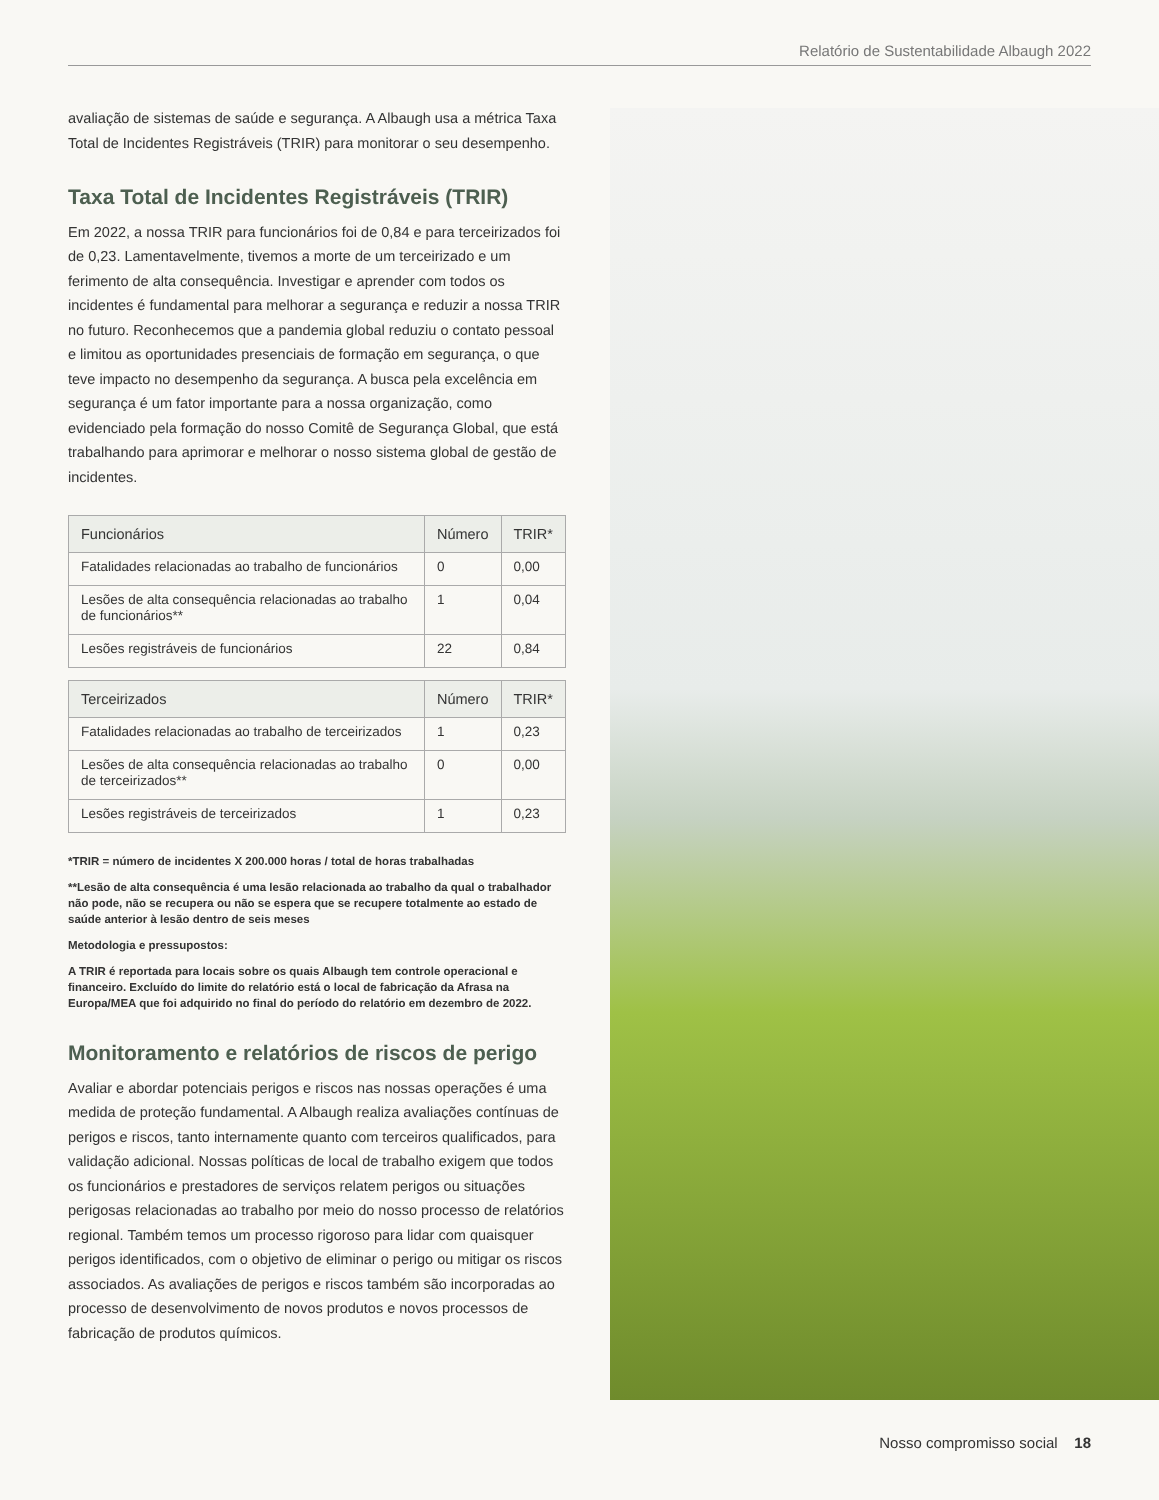Relatório de Sustentabilidade Albaugh 2022
avaliação de sistemas de saúde e segurança. A Albaugh usa a métrica Taxa Total de Incidentes Registráveis (TRIR) para monitorar o seu desempenho.
Taxa Total de Incidentes Registráveis (TRIR)
Em 2022, a nossa TRIR para funcionários foi de 0,84 e para terceirizados foi de 0,23. Lamentavelmente, tivemos a morte de um terceirizado e um ferimento de alta consequência. Investigar e aprender com todos os incidentes é fundamental para melhorar a segurança e reduzir a nossa TRIR no futuro. Reconhecemos que a pandemia global reduziu o contato pessoal e limitou as oportunidades presenciais de formação em segurança, o que teve impacto no desempenho da segurança. A busca pela excelência em segurança é um fator importante para a nossa organização, como evidenciado pela formação do nosso Comitê de Segurança Global, que está trabalhando para aprimorar e melhorar o nosso sistema global de gestão de incidentes.
| Funcionários | Número | TRIR* |
| --- | --- | --- |
| Fatalidades relacionadas ao trabalho de funcionários | 0 | 0,00 |
| Lesões de alta consequência relacionadas ao trabalho de funcionários** | 1 | 0,04 |
| Lesões registráveis de funcionários | 22 | 0,84 |
| Terceirizados | Número | TRIR* |
| --- | --- | --- |
| Fatalidades relacionadas ao trabalho de terceirizados | 1 | 0,23 |
| Lesões de alta consequência relacionadas ao trabalho de terceirizados** | 0 | 0,00 |
| Lesões registráveis de terceirizados | 1 | 0,23 |
*TRIR = número de incidentes X 200.000 horas / total de horas trabalhadas
**Lesão de alta consequência é uma lesão relacionada ao trabalho da qual o trabalhador não pode, não se recupera ou não se espera que se recupere totalmente ao estado de saúde anterior à lesão dentro de seis meses
Metodologia e pressupostos:
A TRIR é reportada para locais sobre os quais Albaugh tem controle operacional e financeiro. Excluído do limite do relatório está o local de fabricação da Afrasa na Europa/MEA que foi adquirido no final do período do relatório em dezembro de 2022.
Monitoramento e relatórios de riscos de perigo
Avaliar e abordar potenciais perigos e riscos nas nossas operações é uma medida de proteção fundamental. A Albaugh realiza avaliações contínuas de perigos e riscos, tanto internamente quanto com terceiros qualificados, para validação adicional. Nossas políticas de local de trabalho exigem que todos os funcionários e prestadores de serviços relatem perigos ou situações perigosas relacionadas ao trabalho por meio do nosso processo de relatórios regional. Também temos um processo rigoroso para lidar com quaisquer perigos identificados, com o objetivo de eliminar o perigo ou mitigar os riscos associados. As avaliações de perigos e riscos também são incorporadas ao processo de desenvolvimento de novos produtos e novos processos de fabricação de produtos químicos.
Nosso compromisso social 18